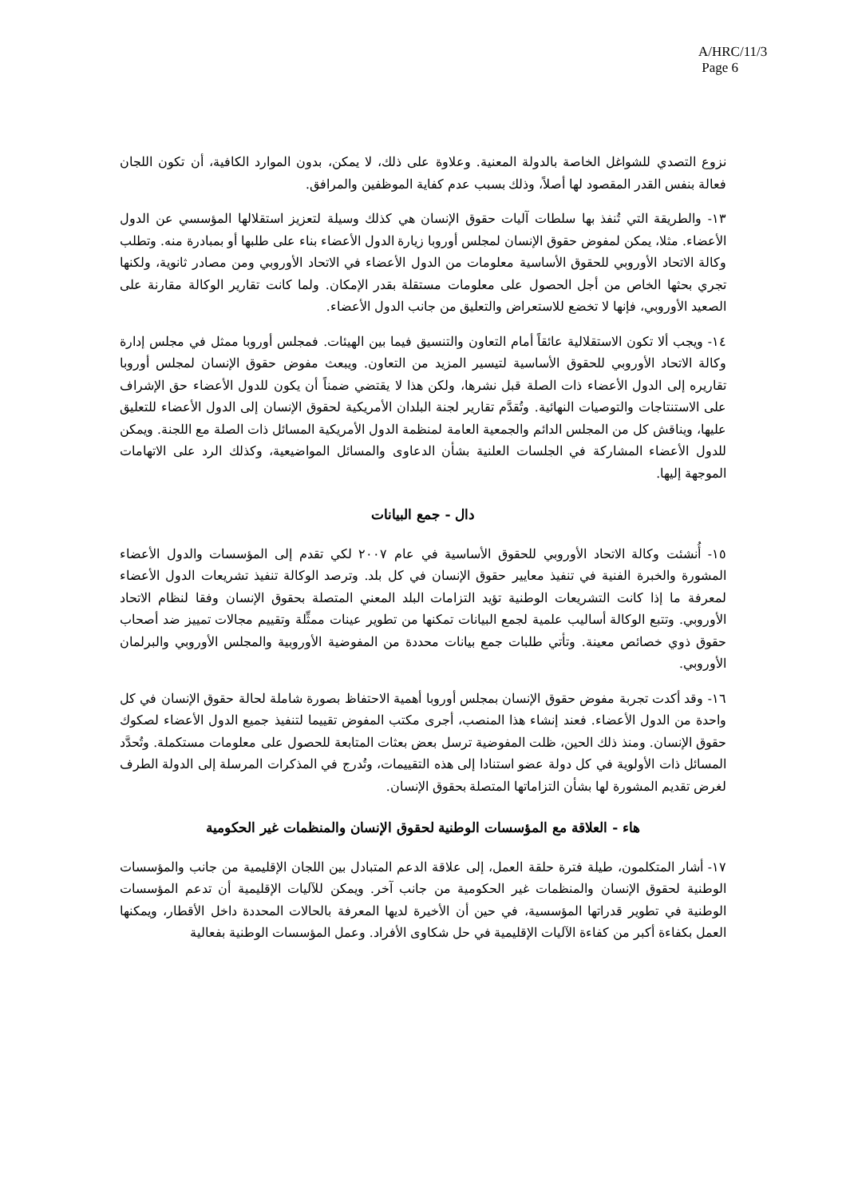A/HRC/11/3
Page 6
نزوع التصدي للشواغل الخاصة بالدولة المعنية. وعلاوة على ذلك، لا يمكن، بدون الموارد الكافية، أن تكون اللجان فعالة بنفس القدر المقصود لها أصلاً، وذلك بسبب عدم كفاية الموظفين والمرافق.
١٣- والطريقة التي تُنفذ بها سلطات آليات حقوق الإنسان هي كذلك وسيلة لتعزيز استقلالها المؤسسي عن الدول الأعضاء. مثلا، يمكن لمفوض حقوق الإنسان لمجلس أوروبا زيارة الدول الأعضاء بناء على طلبها أو بمبادرة منه. وتطلب وكالة الاتحاد الأوروبي للحقوق الأساسية معلومات من الدول الأعضاء في الاتحاد الأوروبي ومن مصادر ثانوية، ولكنها تجري بحثها الخاص من أجل الحصول على معلومات مستقلة بقدر الإمكان. ولما كانت تقارير الوكالة مقارنة على الصعيد الأوروبي، فإنها لا تخضع للاستعراض والتعليق من جانب الدول الأعضاء.
١٤- ويجب ألا تكون الاستقلالية عائقاً أمام التعاون والتنسيق فيما بين الهيئات. فمجلس أوروبا ممثل في مجلس إدارة وكالة الاتحاد الأوروبي للحقوق الأساسية لتيسير المزيد من التعاون. ويبعث مفوض حقوق الإنسان لمجلس أوروبا تقاريره إلى الدول الأعضاء ذات الصلة قبل نشرها، ولكن هذا لا يقتضي ضمناً أن يكون للدول الأعضاء حق الإشراف على الاستنتاجات والتوصيات النهائية. وتُقدَّم تقارير لجنة البلدان الأمريكية لحقوق الإنسان إلى الدول الأعضاء للتعليق عليها، ويناقش كل من المجلس الدائم والجمعية العامة لمنظمة الدول الأمريكية المسائل ذات الصلة مع اللجنة. ويمكن للدول الأعضاء المشاركة في الجلسات العلنية بشأن الدعاوى والمسائل المواضيعية، وكذلك الرد على الاتهامات الموجهة إليها.
دال - جمع البيانات
١٥- أُنشئت وكالة الاتحاد الأوروبي للحقوق الأساسية في عام ٢٠٠٧ لكي تقدم إلى المؤسسات والدول الأعضاء المشورة والخبرة الفنية في تنفيذ معايير حقوق الإنسان في كل بلد. وترصد الوكالة تنفيذ تشريعات الدول الأعضاء لمعرفة ما إذا كانت التشريعات الوطنية تؤيد التزامات البلد المعني المتصلة بحقوق الإنسان وفقا لنظام الاتحاد الأوروبي. وتتبع الوكالة أساليب علمية لجمع البيانات تمكنها من تطوير عينات ممثِّلة وتقييم مجالات تمييز ضد أصحاب حقوق ذوي خصائص معينة. وتأتي طلبات جمع بيانات محددة من المفوضية الأوروبية والمجلس الأوروبي والبرلمان الأوروبي.
١٦- وقد أكدت تجربة مفوض حقوق الإنسان بمجلس أوروبا أهمية الاحتفاظ بصورة شاملة لحالة حقوق الإنسان في كل واحدة من الدول الأعضاء. فعند إنشاء هذا المنصب، أجرى مكتب المفوض تقييما لتنفيذ جميع الدول الأعضاء لصكوك حقوق الإنسان. ومنذ ذلك الحين، ظلت المفوضية ترسل بعض بعثات المتابعة للحصول على معلومات مستكملة. وتُحدَّد المسائل ذات الأولوية في كل دولة عضو استنادا إلى هذه التقييمات، وتُدرج في المذكرات المرسلة إلى الدولة الطرف لغرض تقديم المشورة لها بشأن التزاماتها المتصلة بحقوق الإنسان.
هاء - العلاقة مع المؤسسات الوطنية لحقوق الإنسان والمنظمات غير الحكومية
١٧- أشار المتكلمون، طيلة فترة حلقة العمل، إلى علاقة الدعم المتبادل بين اللجان الإقليمية من جانب والمؤسسات الوطنية لحقوق الإنسان والمنظمات غير الحكومية من جانب آخر. ويمكن للآليات الإقليمية أن تدعم المؤسسات الوطنية في تطوير قدراتها المؤسسية، في حين أن الأخيرة لديها المعرفة بالحالات المحددة داخل الأقطار، ويمكنها العمل بكفاءة أكبر من كفاءة الآليات الإقليمية في حل شكاوى الأفراد. وعمل المؤسسات الوطنية بفعالية